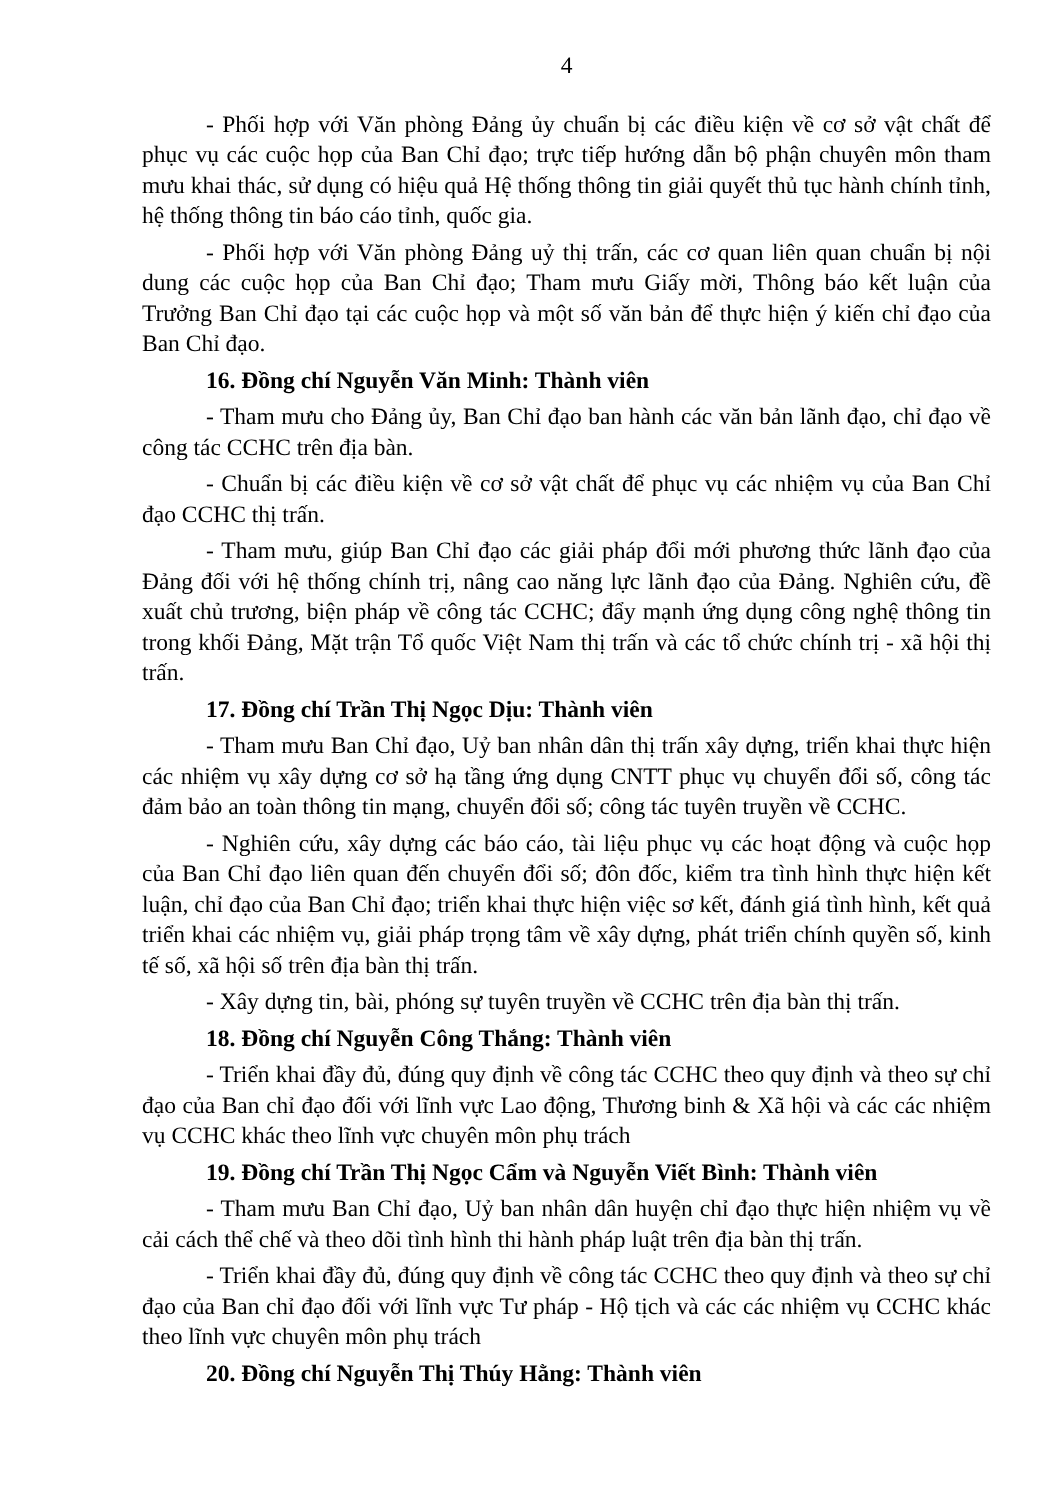4
- Phối hợp với Văn phòng Đảng ủy chuẩn bị các điều kiện về cơ sở vật chất để phục vụ các cuộc họp của Ban Chỉ đạo; trực tiếp hướng dẫn bộ phận chuyên môn tham mưu khai thác, sử dụng có hiệu quả Hệ thống thông tin giải quyết thủ tục hành chính tỉnh, hệ thống thông tin báo cáo tỉnh, quốc gia.
- Phối hợp với Văn phòng Đảng uỷ thị trấn, các cơ quan liên quan chuẩn bị nội dung các cuộc họp của Ban Chỉ đạo; Tham mưu Giấy mời, Thông báo kết luận của Trưởng Ban Chỉ đạo tại các cuộc họp và một số văn bản để thực hiện ý kiến chỉ đạo của Ban Chỉ đạo.
16. Đồng chí Nguyễn Văn Minh: Thành viên
- Tham mưu cho Đảng ủy, Ban Chỉ đạo ban hành các văn bản lãnh đạo, chỉ đạo về công tác CCHC trên địa bàn.
- Chuẩn bị các điều kiện về cơ sở vật chất để phục vụ các nhiệm vụ của Ban Chỉ đạo CCHC thị trấn.
- Tham mưu, giúp Ban Chỉ đạo các giải pháp đổi mới phương thức lãnh đạo của Đảng đối với hệ thống chính trị, nâng cao năng lực lãnh đạo của Đảng. Nghiên cứu, đề xuất chủ trương, biện pháp về công tác CCHC; đẩy mạnh ứng dụng công nghệ thông tin trong khối Đảng, Mặt trận Tổ quốc Việt Nam thị trấn và các tổ chức chính trị - xã hội thị trấn.
17. Đồng chí Trần Thị Ngọc Dịu: Thành viên
- Tham mưu Ban Chỉ đạo, Uỷ ban nhân dân thị trấn xây dựng, triển khai thực hiện các nhiệm vụ xây dựng cơ sở hạ tầng ứng dụng CNTT phục vụ chuyển đổi số, công tác đảm bảo an toàn thông tin mạng, chuyển đổi số; công tác tuyên truyền về CCHC.
- Nghiên cứu, xây dựng các báo cáo, tài liệu phục vụ các hoạt động và cuộc họp của Ban Chỉ đạo liên quan đến chuyển đổi số; đôn đốc, kiểm tra tình hình thực hiện kết luận, chỉ đạo của Ban Chỉ đạo; triển khai thực hiện việc sơ kết, đánh giá tình hình, kết quả triển khai các nhiệm vụ, giải pháp trọng tâm về xây dựng, phát triển chính quyền số, kinh tế số, xã hội số trên địa bàn thị trấn.
- Xây dựng tin, bài, phóng sự tuyên truyền về CCHC trên địa bàn thị trấn.
18. Đồng chí Nguyễn Công Thắng: Thành viên
- Triển khai đầy đủ, đúng quy định về công tác CCHC theo quy định và theo sự chỉ đạo của Ban chỉ đạo đối với lĩnh vực Lao động, Thương binh & Xã hội và các các nhiệm vụ CCHC khác theo lĩnh vực chuyên môn phụ trách
19. Đồng chí Trần Thị Ngọc Cẩm và Nguyễn Viết Bình: Thành viên
- Tham mưu Ban Chỉ đạo, Uỷ ban nhân dân huyện chỉ đạo thực hiện nhiệm vụ về cải cách thể chế và theo dõi tình hình thi hành pháp luật trên địa bàn thị trấn.
- Triển khai đầy đủ, đúng quy định về công tác CCHC theo quy định và theo sự chỉ đạo của Ban chỉ đạo đối với lĩnh vực Tư pháp - Hộ tịch và các các nhiệm vụ CCHC khác theo lĩnh vực chuyên môn phụ trách
20. Đồng chí Nguyễn Thị Thúy Hằng: Thành viên